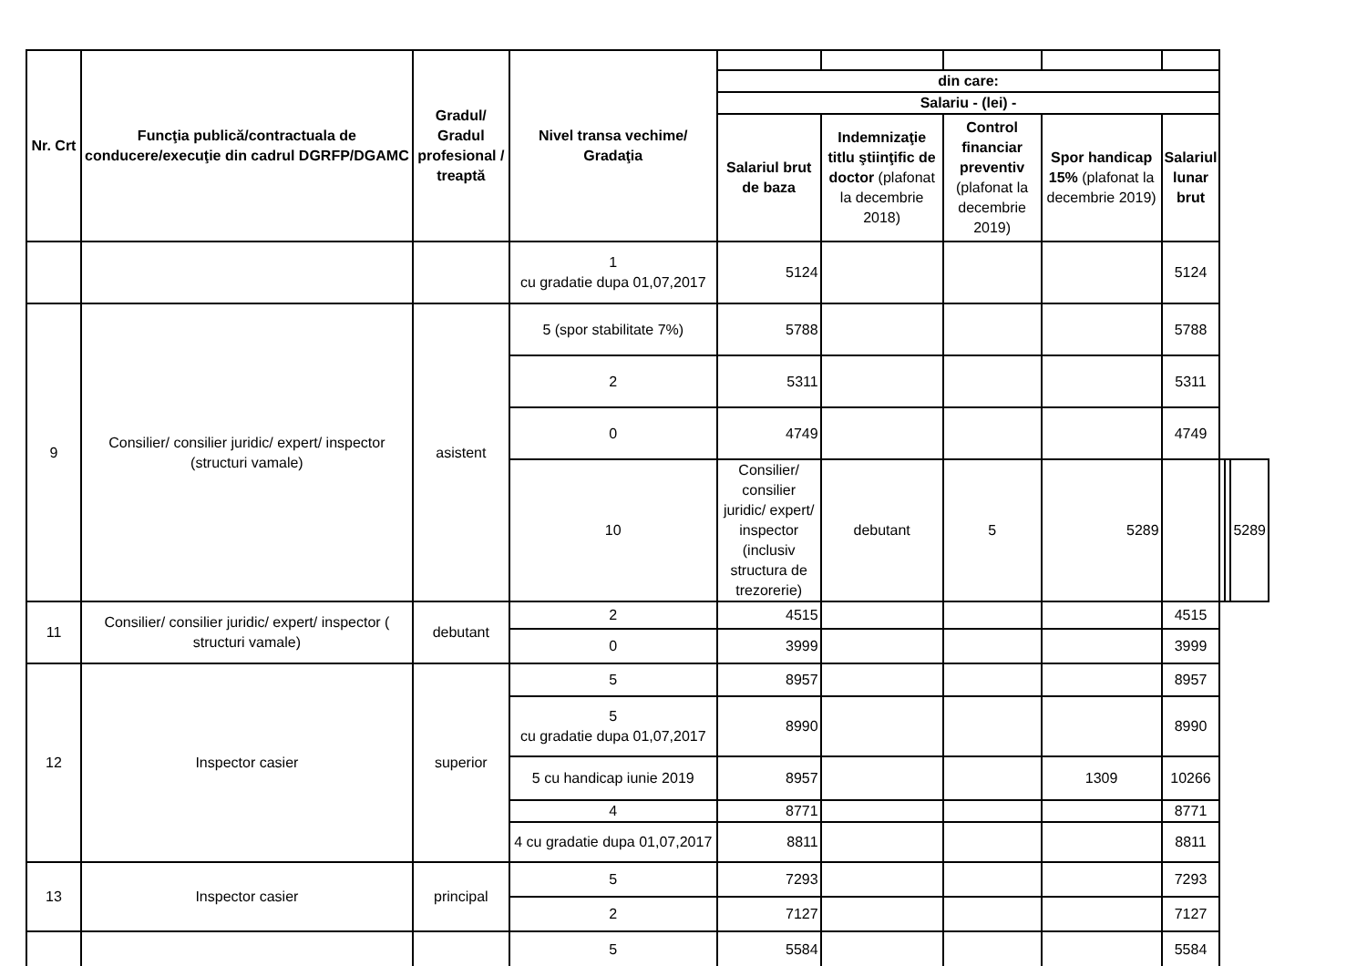| Nr. Crt | Funcţia publică/contractuala de conducere/execuţie din cadrul DGRFP/DGAMC | Gradul/ Gradul profesional / treaptă | Nivel transa vechime/ Gradaţia | | | | | | | | |
| | | | | din care: | | | | | | | |
| | | | | Salariu - (lei) - | | | | | | | |
| | | | | Salariul brut de baza | Indemnizaţie titlu ştiinţific de doctor (plafonat la decembrie 2018) | Control financiar preventiv (plafonat la decembrie 2019) | Spor handicap 15% (plafonat la decembrie 2019) | Salariul lunar brut | | | |
| | | | 1 cu gradatie dupa 01,07,2017 | 5124 | | | | 5124 | | | |
| 9 | Consilier/ consilier juridic/ expert/ inspector (structuri vamale) | asistent | 5 (spor stabilitate 7%) | 5788 | | | | 5788 | | | |
| | | | 2 | 5311 | | | | 5311 | | | |
| | | | 0 | 4749 | | | | 4749 | | | |
| | | | 10 | Consilier/ consilier juridic/ expert/ inspector (inclusiv structura de trezorerie) | debutant | 5 | 5289 | | | | 5289 |
| 11 | Consilier/ consilier juridic/ expert/ inspector ( structuri vamale) | debutant | 2 | 4515 | | | | 4515 | | | |
| | | | 0 | 3999 | | | | 3999 | | | |
| 12 | Inspector casier | superior | 5 | 8957 | | | | 8957 | | | |
| | | | 5 cu gradatie dupa 01,07,2017 | 8990 | | | | 8990 | | | |
| | | | 5 cu handicap iunie 2019 | 8957 | | | 1309 | 10266 | | | |
| | | | 4 | 8771 | | | | 8771 | | | |
| | | | 4 cu gradatie dupa 01,07,2017 | 8811 | | | | 8811 | | | |
| 13 | Inspector casier | principal | 5 | 7293 | | | | 7293 | | | |
| | | | 2 | 7127 | | | | 7127 | | | |
| | | | 5 | 5584 | | | | 5584 | | | |